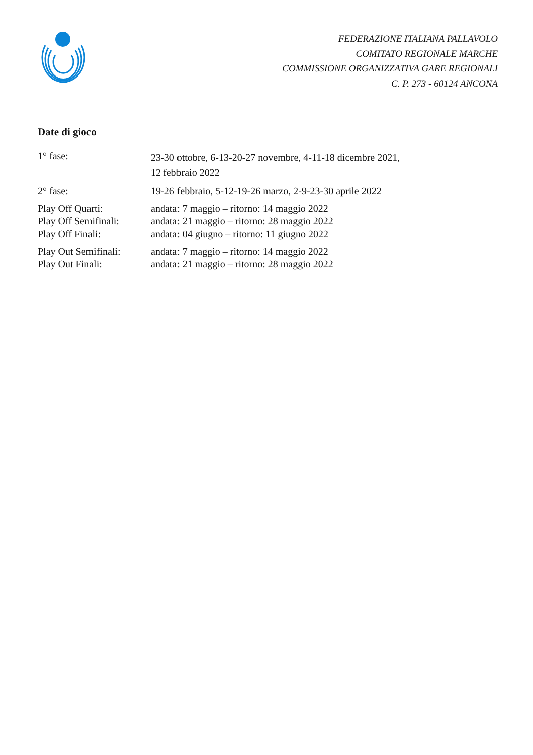FEDERAZIONE ITALIANA PALLAVOLO
COMITATO REGIONALE MARCHE
COMMISSIONE ORGANIZZATIVA GARE REGIONALI
C. P. 273 - 60124 ANCONA
Date di gioco
| 1° fase: | 23-30 ottobre, 6-13-20-27 novembre, 4-11-18 dicembre 2021, 12 febbraio 2022 |
| 2° fase: | 19-26 febbraio, 5-12-19-26 marzo, 2-9-23-30 aprile 2022 |
| Play Off Quarti: | andata: 7 maggio – ritorno: 14 maggio 2022 |
| Play Off Semifinali: | andata: 21 maggio – ritorno: 28 maggio 2022 |
| Play Off Finali: | andata: 04 giugno – ritorno: 11 giugno 2022 |
| Play Out Semifinali: | andata: 7 maggio – ritorno: 14 maggio 2022 |
| Play Out Finali: | andata: 21 maggio – ritorno: 28 maggio 2022 |